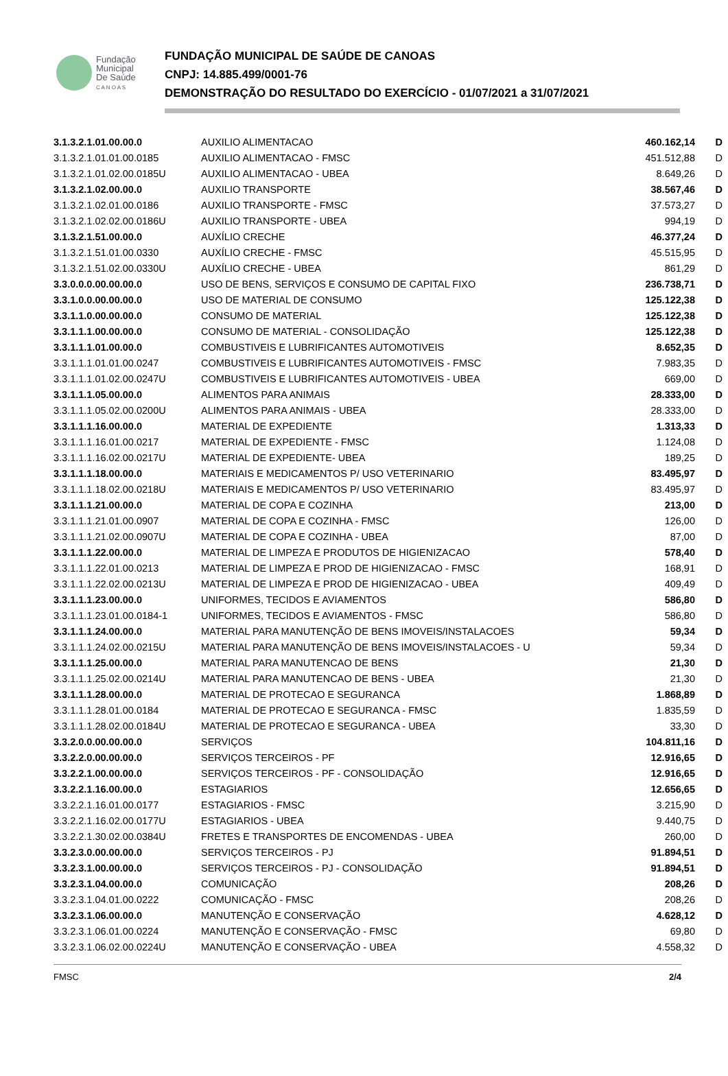Fundação
Municipal
De Saúde
C A N O A S
FUNDAÇÃO MUNICIPAL DE SAÚDE DE CANOAS
CNPJ: 14.885.499/0001-76
DEMONSTRAÇÃO DO RESULTADO DO EXERCÍCIO - 01/07/2021 a 31/07/2021
| 3.1.3.2.1.01.00.00.0 | AUXILIO ALIMENTACAO | 460.162,14 | D |
| 3.1.3.2.1.01.01.00.0185 | AUXILIO ALIMENTACAO - FMSC | 451.512,88 | D |
| 3.1.3.2.1.01.02.00.0185U | AUXILIO ALIMENTACAO - UBEA | 8.649,26 | D |
| 3.1.3.2.1.02.00.00.0 | AUXILIO TRANSPORTE | 38.567,46 | D |
| 3.1.3.2.1.02.01.00.0186 | AUXILIO TRANSPORTE - FMSC | 37.573,27 | D |
| 3.1.3.2.1.02.02.00.0186U | AUXILIO TRANSPORTE - UBEA | 994,19 | D |
| 3.1.3.2.1.51.00.00.0 | AUXÍLIO CRECHE | 46.377,24 | D |
| 3.1.3.2.1.51.01.00.0330 | AUXÍLIO CRECHE - FMSC | 45.515,95 | D |
| 3.1.3.2.1.51.02.00.0330U | AUXÍLIO CRECHE - UBEA | 861,29 | D |
| 3.3.0.0.0.00.00.00.0 | USO DE BENS, SERVIÇOS E CONSUMO DE CAPITAL FIXO | 236.738,71 | D |
| 3.3.1.0.0.00.00.00.0 | USO DE MATERIAL DE CONSUMO | 125.122,38 | D |
| 3.3.1.1.0.00.00.00.0 | CONSUMO DE MATERIAL | 125.122,38 | D |
| 3.3.1.1.1.00.00.00.0 | CONSUMO DE MATERIAL - CONSOLIDAÇÃO | 125.122,38 | D |
| 3.3.1.1.1.01.00.00.0 | COMBUSTIVEIS E LUBRIFICANTES AUTOMOTIVEIS | 8.652,35 | D |
| 3.3.1.1.1.01.01.00.0247 | COMBUSTIVEIS E LUBRIFICANTES AUTOMOTIVEIS - FMSC | 7.983,35 | D |
| 3.3.1.1.1.01.02.00.0247U | COMBUSTIVEIS E LUBRIFICANTES AUTOMOTIVEIS - UBEA | 669,00 | D |
| 3.3.1.1.1.05.00.00.0 | ALIMENTOS PARA ANIMAIS | 28.333,00 | D |
| 3.3.1.1.1.05.02.00.0200U | ALIMENTOS PARA ANIMAIS - UBEA | 28.333,00 | D |
| 3.3.1.1.1.16.00.00.0 | MATERIAL DE EXPEDIENTE | 1.313,33 | D |
| 3.3.1.1.1.16.01.00.0217 | MATERIAL DE EXPEDIENTE - FMSC | 1.124,08 | D |
| 3.3.1.1.1.16.02.00.0217U | MATERIAL DE EXPEDIENTE- UBEA | 189,25 | D |
| 3.3.1.1.1.18.00.00.0 | MATERIAIS E MEDICAMENTOS P/ USO VETERINARIO | 83.495,97 | D |
| 3.3.1.1.1.18.02.00.0218U | MATERIAIS E MEDICAMENTOS P/ USO VETERINARIO | 83.495,97 | D |
| 3.3.1.1.1.21.00.00.0 | MATERIAL DE COPA E COZINHA | 213,00 | D |
| 3.3.1.1.1.21.01.00.0907 | MATERIAL DE COPA E COZINHA - FMSC | 126,00 | D |
| 3.3.1.1.1.21.02.00.0907U | MATERIAL DE COPA E COZINHA - UBEA | 87,00 | D |
| 3.3.1.1.1.22.00.00.0 | MATERIAL DE LIMPEZA E PRODUTOS DE HIGIENIZACAO | 578,40 | D |
| 3.3.1.1.1.22.01.00.0213 | MATERIAL DE LIMPEZA E PROD DE HIGIENIZACAO - FMSC | 168,91 | D |
| 3.3.1.1.1.22.02.00.0213U | MATERIAL DE LIMPEZA E PROD DE HIGIENIZACAO - UBEA | 409,49 | D |
| 3.3.1.1.1.23.00.00.0 | UNIFORMES, TECIDOS E AVIAMENTOS | 586,80 | D |
| 3.3.1.1.1.23.01.00.0184-1 | UNIFORMES, TECIDOS E AVIAMENTOS - FMSC | 586,80 | D |
| 3.3.1.1.1.24.00.00.0 | MATERIAL PARA MANUTENÇÃO DE BENS IMOVEIS/INSTALACOES | 59,34 | D |
| 3.3.1.1.1.24.02.00.0215U | MATERIAL PARA MANUTENÇÃO DE BENS IMOVEIS/INSTALACOES - U | 59,34 | D |
| 3.3.1.1.1.25.00.00.0 | MATERIAL PARA MANUTENCAO DE BENS | 21,30 | D |
| 3.3.1.1.1.25.02.00.0214U | MATERIAL PARA MANUTENCAO DE BENS - UBEA | 21,30 | D |
| 3.3.1.1.1.28.00.00.0 | MATERIAL DE PROTECAO E SEGURANCA | 1.868,89 | D |
| 3.3.1.1.1.28.01.00.0184 | MATERIAL DE PROTECAO E SEGURANCA - FMSC | 1.835,59 | D |
| 3.3.1.1.1.28.02.00.0184U | MATERIAL DE PROTECAO E SEGURANCA - UBEA | 33,30 | D |
| 3.3.2.0.0.00.00.00.0 | SERVIÇOS | 104.811,16 | D |
| 3.3.2.2.0.00.00.00.0 | SERVIÇOS TERCEIROS - PF | 12.916,65 | D |
| 3.3.2.2.1.00.00.00.0 | SERVIÇOS TERCEIROS - PF - CONSOLIDAÇÃO | 12.916,65 | D |
| 3.3.2.2.1.16.00.00.0 | ESTAGIARIOS | 12.656,65 | D |
| 3.3.2.2.1.16.01.00.0177 | ESTAGIARIOS - FMSC | 3.215,90 | D |
| 3.3.2.2.1.16.02.00.0177U | ESTAGIARIOS - UBEA | 9.440,75 | D |
| 3.3.2.2.1.30.02.00.0384U | FRETES E TRANSPORTES DE ENCOMENDAS - UBEA | 260,00 | D |
| 3.3.2.3.0.00.00.00.0 | SERVIÇOS TERCEIROS - PJ | 91.894,51 | D |
| 3.3.2.3.1.00.00.00.0 | SERVIÇOS TERCEIROS - PJ - CONSOLIDAÇÃO | 91.894,51 | D |
| 3.3.2.3.1.04.00.00.0 | COMUNICAÇÃO | 208,26 | D |
| 3.3.2.3.1.04.01.00.0222 | COMUNICAÇÃO - FMSC | 208,26 | D |
| 3.3.2.3.1.06.00.00.0 | MANUTENÇÃO E CONSERVAÇÃO | 4.628,12 | D |
| 3.3.2.3.1.06.01.00.0224 | MANUTENÇÃO E CONSERVAÇÃO - FMSC | 69,80 | D |
| 3.3.2.3.1.06.02.00.0224U | MANUTENÇÃO E CONSERVAÇÃO - UBEA | 4.558,32 | D |
FMSC 2/4